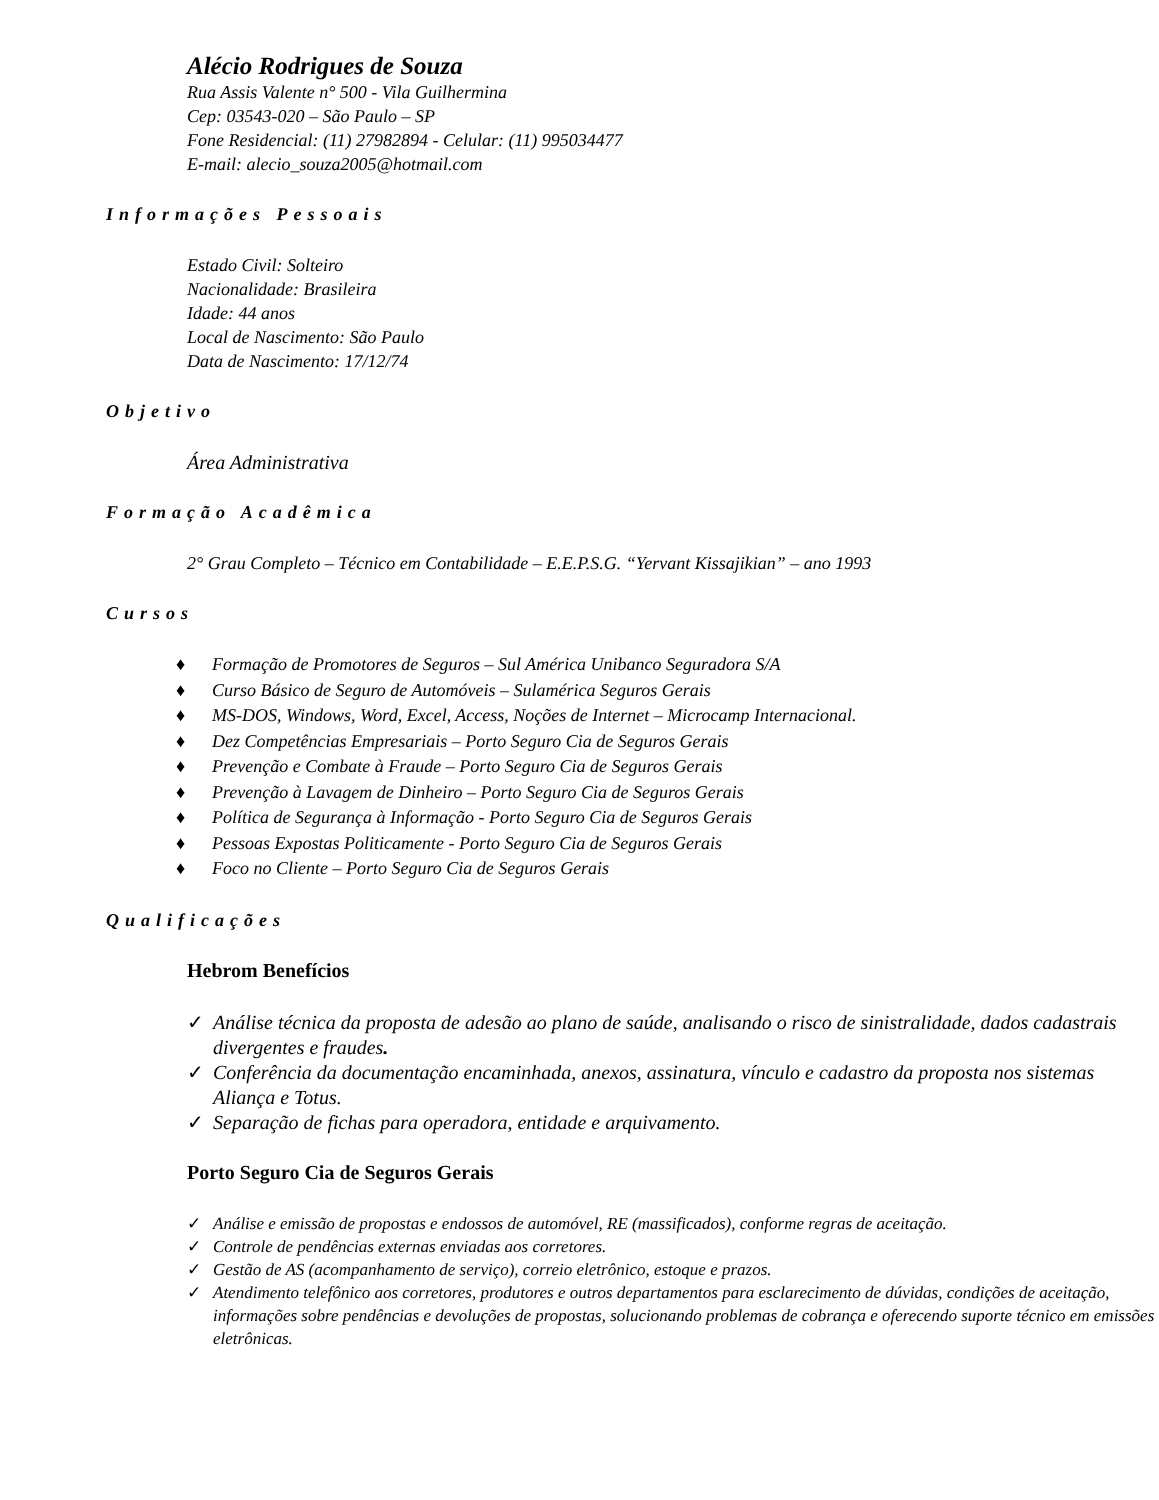Alécio Rodrigues de Souza
Rua Assis Valente n° 500 - Vila Guilhermina
Cep: 03543-020 – São Paulo – SP
Fone Residencial: (11) 27982894 - Celular: (11) 995034477
E-mail: alecio_souza2005@hotmail.com
Informações Pessoais
Estado Civil: Solteiro
Nacionalidade: Brasileira
Idade: 44 anos
Local de Nascimento: São Paulo
Data de Nascimento: 17/12/74
Objetivo
Área Administrativa
Formação Acadêmica
2° Grau Completo – Técnico em Contabilidade – E.E.P.S.G. “Yervant Kissajikian” – ano 1993
Cursos
♦ Formação de Promotores de Seguros – Sul América Unibanco Seguradora S/A
♦ Curso Básico de Seguro de Automóveis – Sulamérica Seguros Gerais
♦ MS-DOS, Windows, Word, Excel, Access, Noções de Internet – Microcamp Internacional.
♦ Dez Competências Empresariais – Porto Seguro Cia de Seguros Gerais
♦ Prevenção e Combate à Fraude – Porto Seguro Cia de Seguros Gerais
♦ Prevenção à Lavagem de Dinheiro – Porto Seguro Cia de Seguros Gerais
♦ Política de Segurança à Informação - Porto Seguro Cia de Seguros Gerais
♦ Pessoas Expostas Politicamente - Porto Seguro Cia de Seguros Gerais
♦ Foco no Cliente – Porto Seguro Cia de Seguros Gerais
Qualificações
Hebrom Benefícios
✓ Análise técnica da proposta de adesão ao plano de saúde, analisando o risco de sinistralidade, dados cadastrais divergentes e fraudes.
✓ Conferência da documentação encaminhada, anexos, assinatura, vínculo e cadastro da proposta nos sistemas Aliança e Totus.
✓ Separação de fichas para operadora, entidade e arquivamento.
Porto Seguro Cia de Seguros Gerais
✓ Análise e emissão de propostas e endossos de automóvel, RE (massificados), conforme regras de aceitação.
✓ Controle de pendências externas enviadas aos corretores.
✓ Gestão de AS (acompanhamento de serviço), correio eletrônico, estoque e prazos.
✓ Atendimento telefônico aos corretores, produtores e outros departamentos para esclarecimento de dúvidas, condições de aceitação, informações sobre pendências e devoluções de propostas, solucionando problemas de cobrança e oferecendo suporte técnico em emissões eletrônicas.